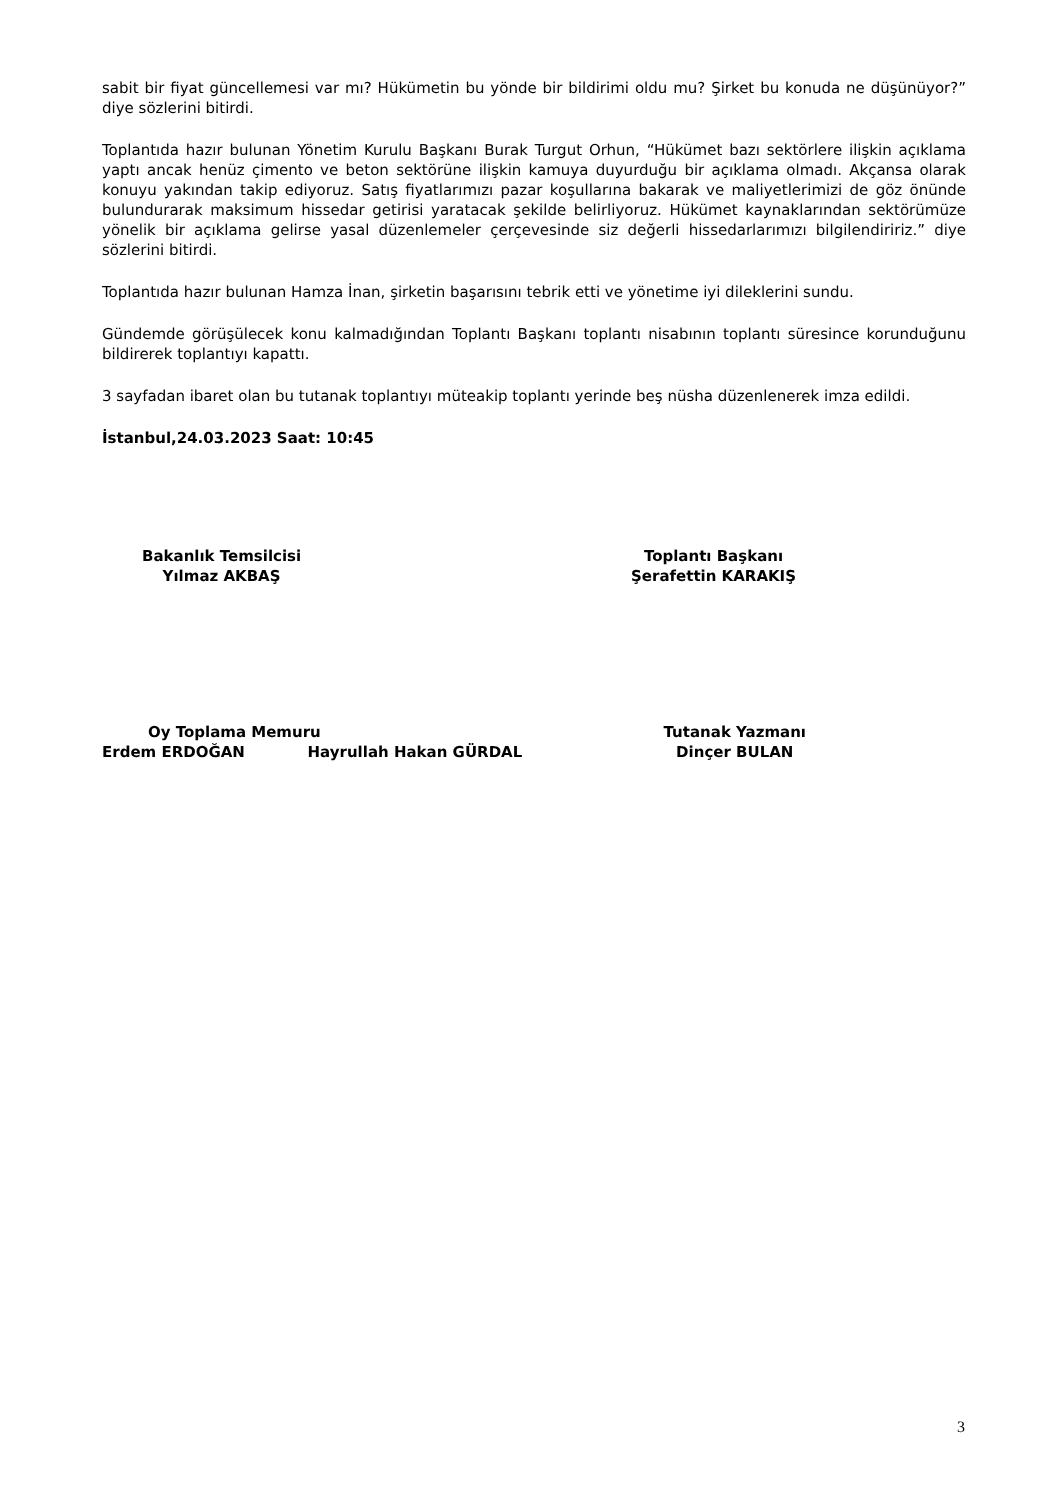sabit bir fiyat güncellemesi var mı? Hükümetin bu yönde bir bildirimi oldu mu? Şirket bu konuda ne düşünüyor?” diye sözlerini bitirdi.
Toplantıda hazır bulunan Yönetim Kurulu Başkanı Burak Turgut Orhun, “Hükümet bazı sektörlere ilişkin açıklama yaptı ancak henüz çimento ve beton sektörüne ilişkin kamuya duyurduğu bir açıklama olmadı. Akçansa olarak konuyu yakından takip ediyoruz. Satış fiyatlarımızı pazar koşullarına bakarak ve maliyetlerimizi de göz önünde bulundurarak maksimum hissedar getirisi yaratacak şekilde belirliyoruz. Hükümet kaynaklarından sektörümüze yönelik bir açıklama gelirse yasal düzenlemeler çerçevesinde siz değerli hissedarlarımızı bilgilendiririz.” diye sözlerini bitirdi.
Toplantıda hazır bulunan Hamza İnan, şirketin başarısını tebrik etti ve yönetime iyi dileklerini sundu.
Gündemde görüşülecek konu kalmadığından Toplantı Başkanı toplantı nisabının toplantı süresince korunduğunu bildirerek toplantıyı kapattı.
3 sayfadan ibaret olan bu tutanak toplantıyı müteakip toplantı yerinde beş nüsha düzenlenerek imza edildi.
İstanbul,24.03.2023 Saat: 10:45
Bakanlık Temsilcisi
Yılmaz AKBAŞ
Toplantı Başkanı
Şerafettin KARAKIŞ
Oy Toplama Memuru
Erdem ERDOĞAN Hayrullah Hakan GÜRDAL
Tutanak Yazmanı
Dinçer BULAN
3